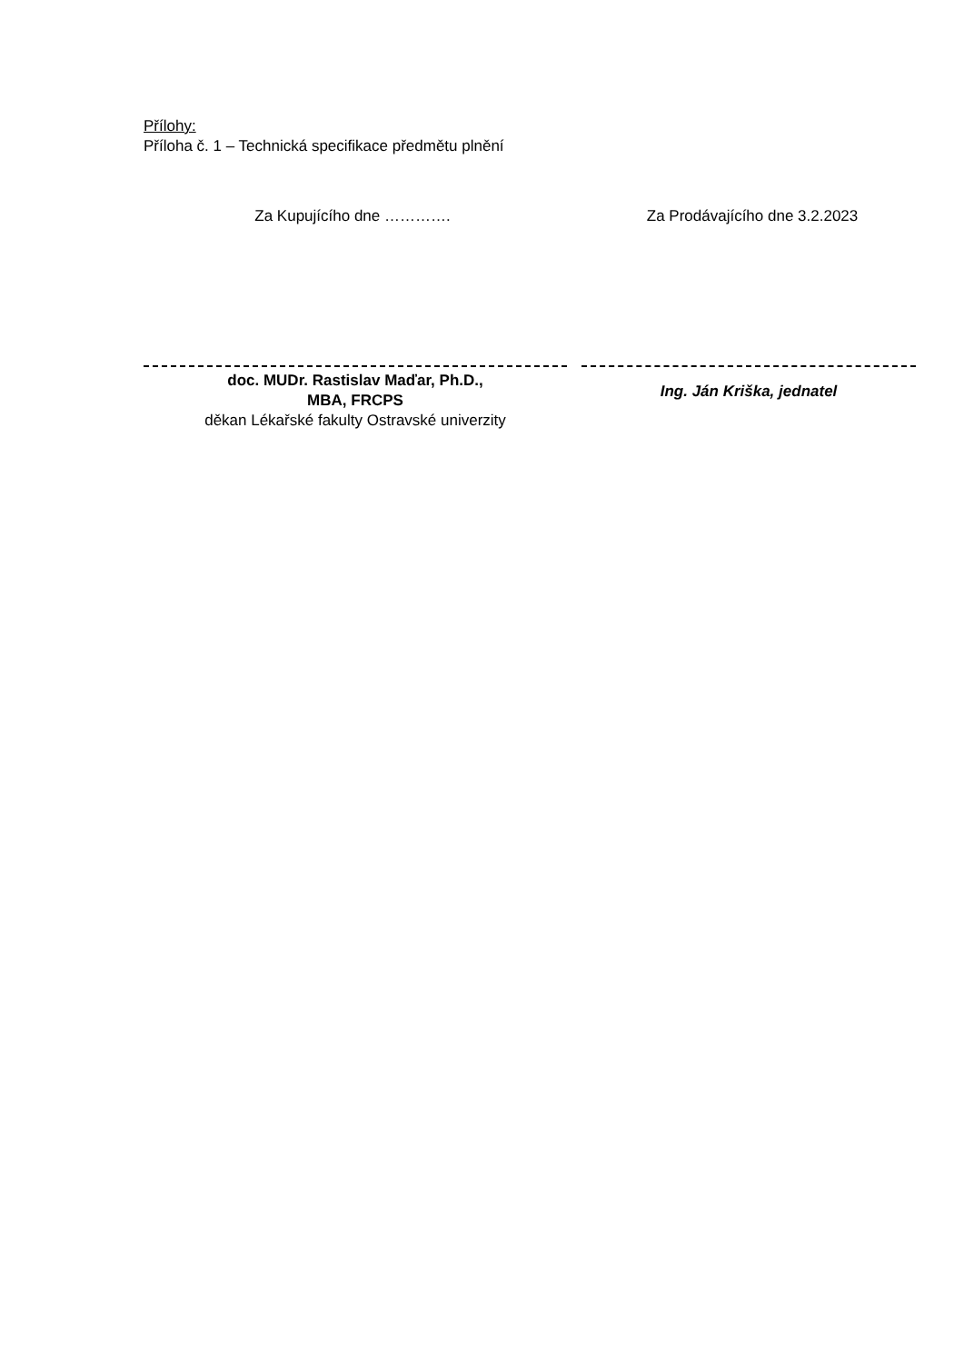Přílohy:
Příloha č. 1 – Technická specifikace předmětu plnění
Za Kupujícího dne …………. Za Prodávajícího dne 3.2.2023
doc. MUDr. Rastislav Maďar, Ph.D.,
MBA, FRCPS
děkan Lékařské fakulty Ostravské univerzity
Ing. Ján Kriška, jednatel